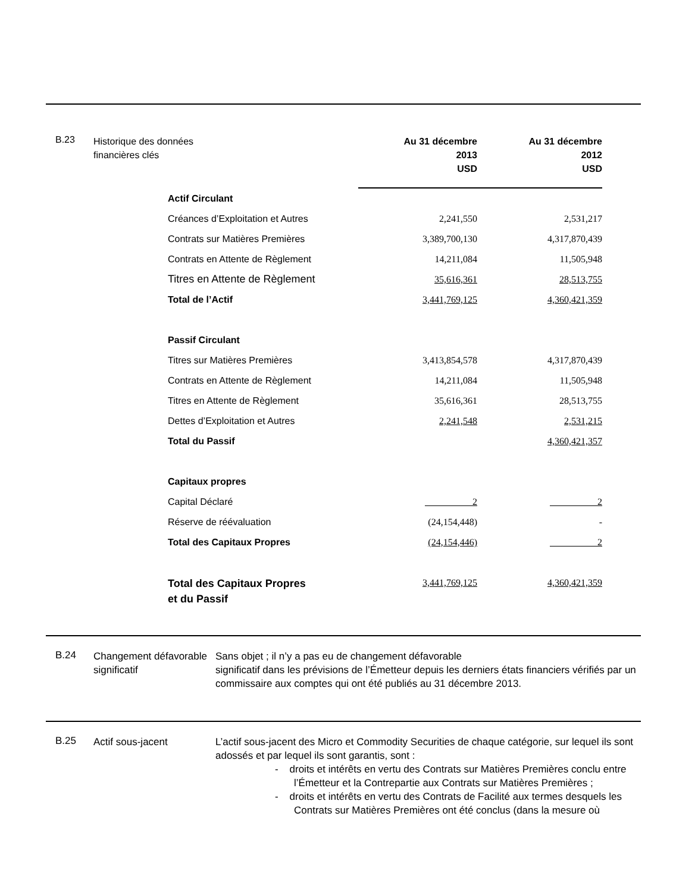B.23
Historique des données financières clés
| | Au 31 décembre 2013 USD | Au 31 décembre 2012 USD |
| Actif Circulant | | |
| Créances d’Exploitation et Autres | 2,241,550 | 2,531,217 |
| Contrats sur Matières Premières | 3,389,700,130 | 4,317,870,439 |
| Contrats en Attente de Règlement | 14,211,084 | 11,505,948 |
| Titres en Attente de Règlement | 35,616,361 | 28,513,755 |
| Total de l’Actif | 3,441,769,125 | 4,360,421,359 |
| Passif Circulant | | |
| Titres sur Matières Premières | 3,413,854,578 | 4,317,870,439 |
| Contrats en Attente de Règlement | 14,211,084 | 11,505,948 |
| Titres en Attente de Règlement | 35,616,361 | 28,513,755 |
| Dettes d’Exploitation et Autres | 2,241,548 | 2,531,215 |
| Total du Passif | | 4,360,421,357 |
| Capitaux propres | | |
| Capital Déclaré | 2 | 2 |
| Réserve de réévaluation | (24,154,448) | - |
| Total des Capitaux Propres | (24,154,446) | 2 |
| Total des Capitaux Propres et du Passif | 3,441,769,125 | 4,360,421,359 |
B.24
Changement défavorable significatif
Sans objet ; il n’y a pas eu de changement défavorable
significatif dans les prévisions de l’Émetteur depuis les derniers états financiers vérifiés par un commissaire aux comptes qui ont été publiés au 31 décembre 2013.
B.25
Actif sous-jacent L’actif sous-jacent des Micro et Commodity Securities de chaque catégorie, sur lequel ils sont adossés et par lequel ils sont garantis, sont :
- droits et intérêts en vertu des Contrats sur Matières Premières conclu entre l’Émetteur et la Contrepartie aux Contrats sur Matières Premières ;
- droits et intérêts en vertu des Contrats de Facilité aux termes desquels les Contrats sur Matières Premières ont été conclus (dans la mesure où